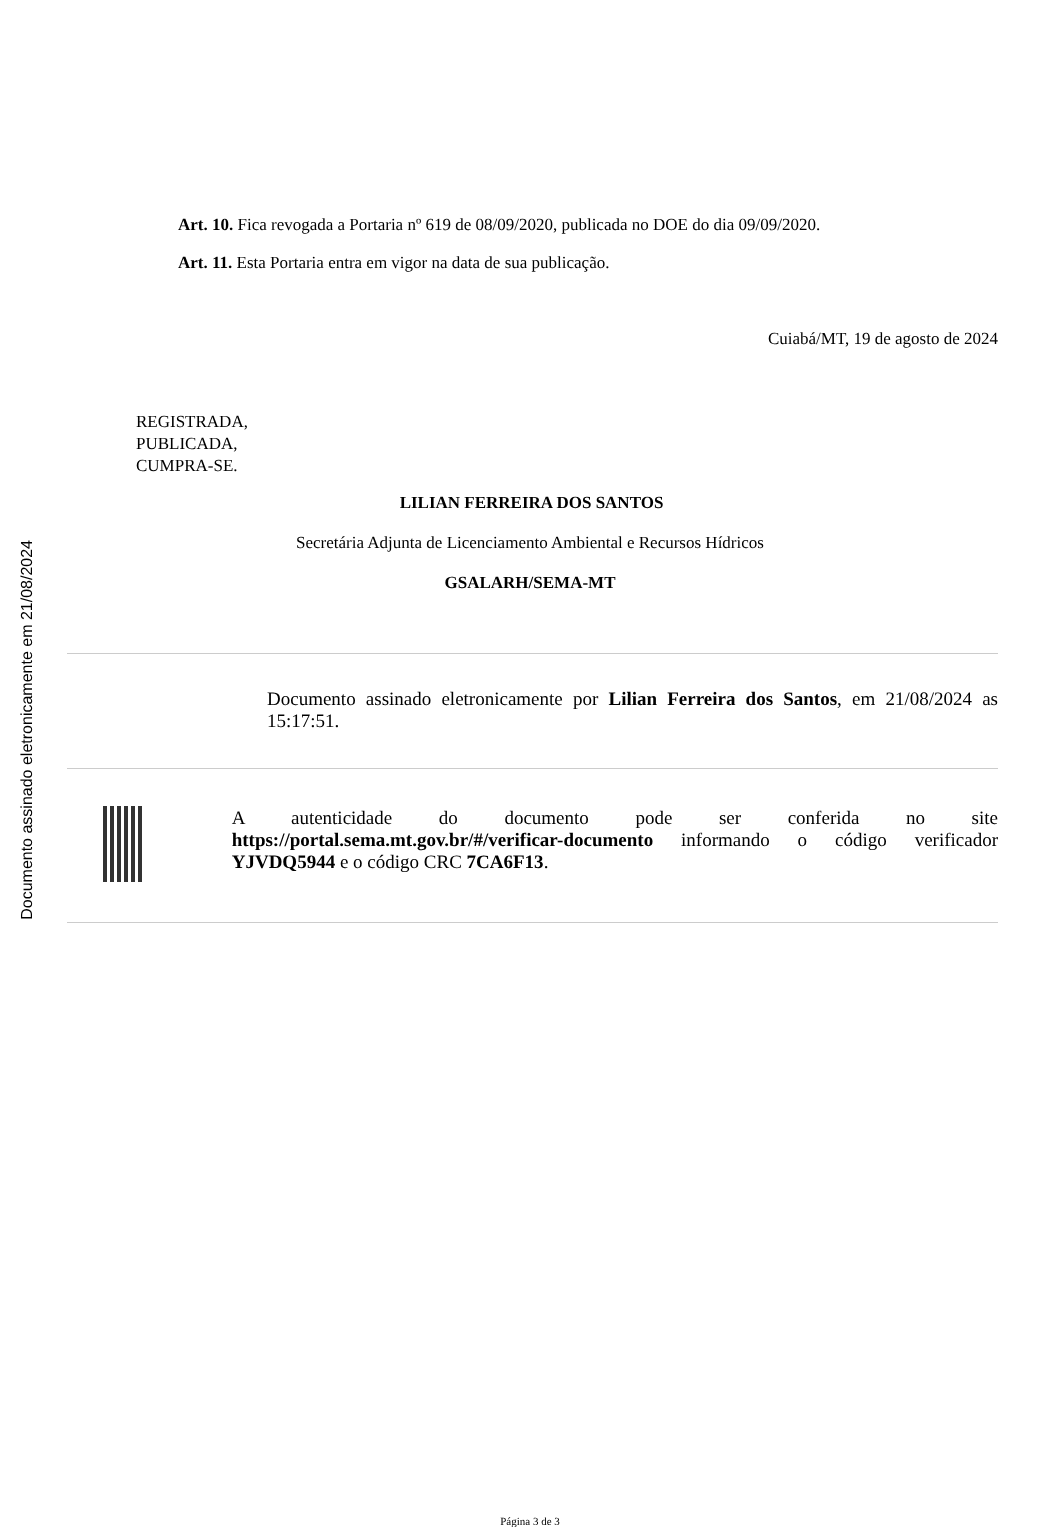Documento assinado eletronicamente em 21/08/2024
Art. 10. Fica revogada a Portaria nº 619 de 08/09/2020, publicada no DOE do dia 09/09/2020.
Art. 11. Esta Portaria entra em vigor na data de sua publicação.
Cuiabá/MT, 19 de agosto de 2024
REGISTRADA,
PUBLICADA,
CUMPRA-SE.
LILIAN FERREIRA DOS SANTOS
Secretária Adjunta de Licenciamento Ambiental e Recursos Hídricos
GSALARH/SEMA-MT
Documento assinado eletronicamente por Lilian Ferreira dos Santos, em 21/08/2024 as 15:17:51.
A autenticidade do documento pode ser conferida no site https://portal.sema.mt.gov.br/#/verificar-documento informando o código verificador YJVDQ5944 e o código CRC 7CA6F13.
Página 3 de 3